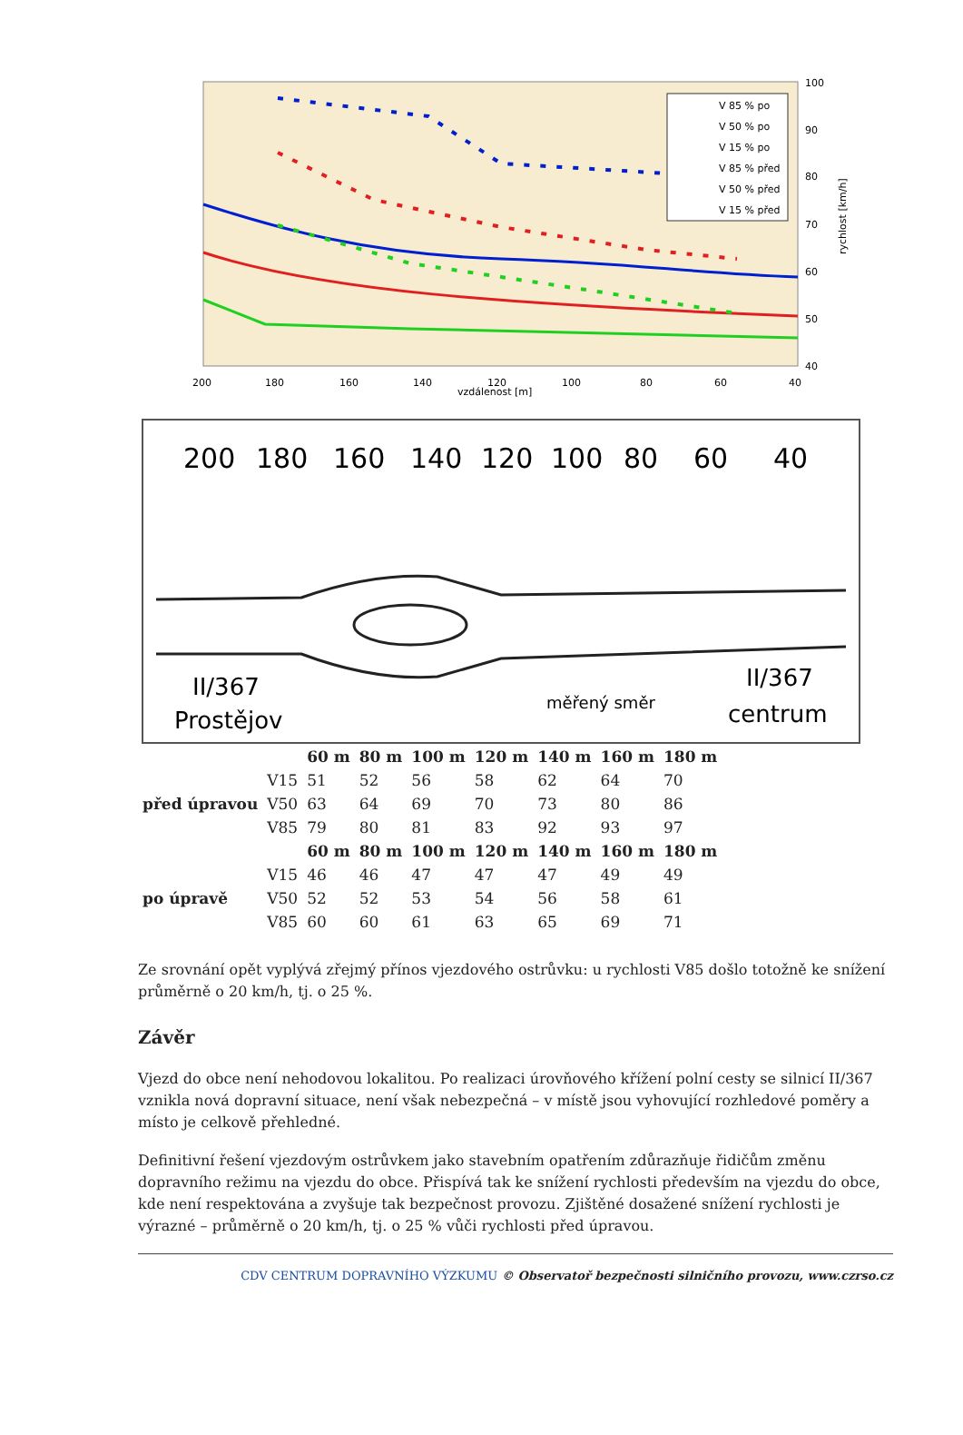100
90
80
70
60
50
40
200
180
160
140
120
100
80
60
40
vzdálenost [m]
rychlost [km/h]
V 85 % po
V 50 % po
V 15 % po
V 85 % před
V 50 % před
V 15 % před
200
180
160
140
120
100
80
60
40
II/367
Prostějov
měřený směr
II/367
centrum
| | | 60 m | 80 m | 100 m | 120 m | 140 m | 160 m | 180 m |
| --- | --- | --- | --- | --- | --- | --- | --- | --- |
| před úpravou | V15 | 51 | 52 | 56 | 58 | 62 | 64 | 70 |
| | V50 | 63 | 64 | 69 | 70 | 73 | 80 | 86 |
| | V85 | 79 | 80 | 81 | 83 | 92 | 93 | 97 |
| | | 60 m | 80 m | 100 m | 120 m | 140 m | 160 m | 180 m |
| po úpravě | V15 | 46 | 46 | 47 | 47 | 47 | 49 | 49 |
| | V50 | 52 | 52 | 53 | 54 | 56 | 58 | 61 |
| | V85 | 60 | 60 | 61 | 63 | 65 | 69 | 71 |
Ze srovnání opět vyplývá zřejmý přínos vjezdového ostrůvku: u rychlosti V85 došlo totožně ke snížení průměrně o 20 km/h, tj. o 25 %.
Závěr
Vjezd do obce není nehodovou lokalitou. Po realizaci úrovňového křížení polní cesty se silnicí II/367 vznikla nová dopravní situace, není však nebezpečná – v místě jsou vyhovující rozhledové poměry a místo je celkově přehledné.
Definitivní řešení vjezdovým ostrůvkem jako stavebním opatřením zdůrazňuje řidičům změnu dopravního režimu na vjezdu do obce. Přispívá tak ke snížení rychlosti především na vjezdu do obce, kde není respektována a zvyšuje tak bezpečnost provozu. Zjištěné dosažené snížení rychlosti je výrazné – průměrně o 20 km/h, tj. o 25 % vůči rychlosti před úpravou.
CDV CENTRUM DOPRAVNÍHO VÝZKUMU © Observatoř bezpečnosti silničního provozu, www.czrso.cz